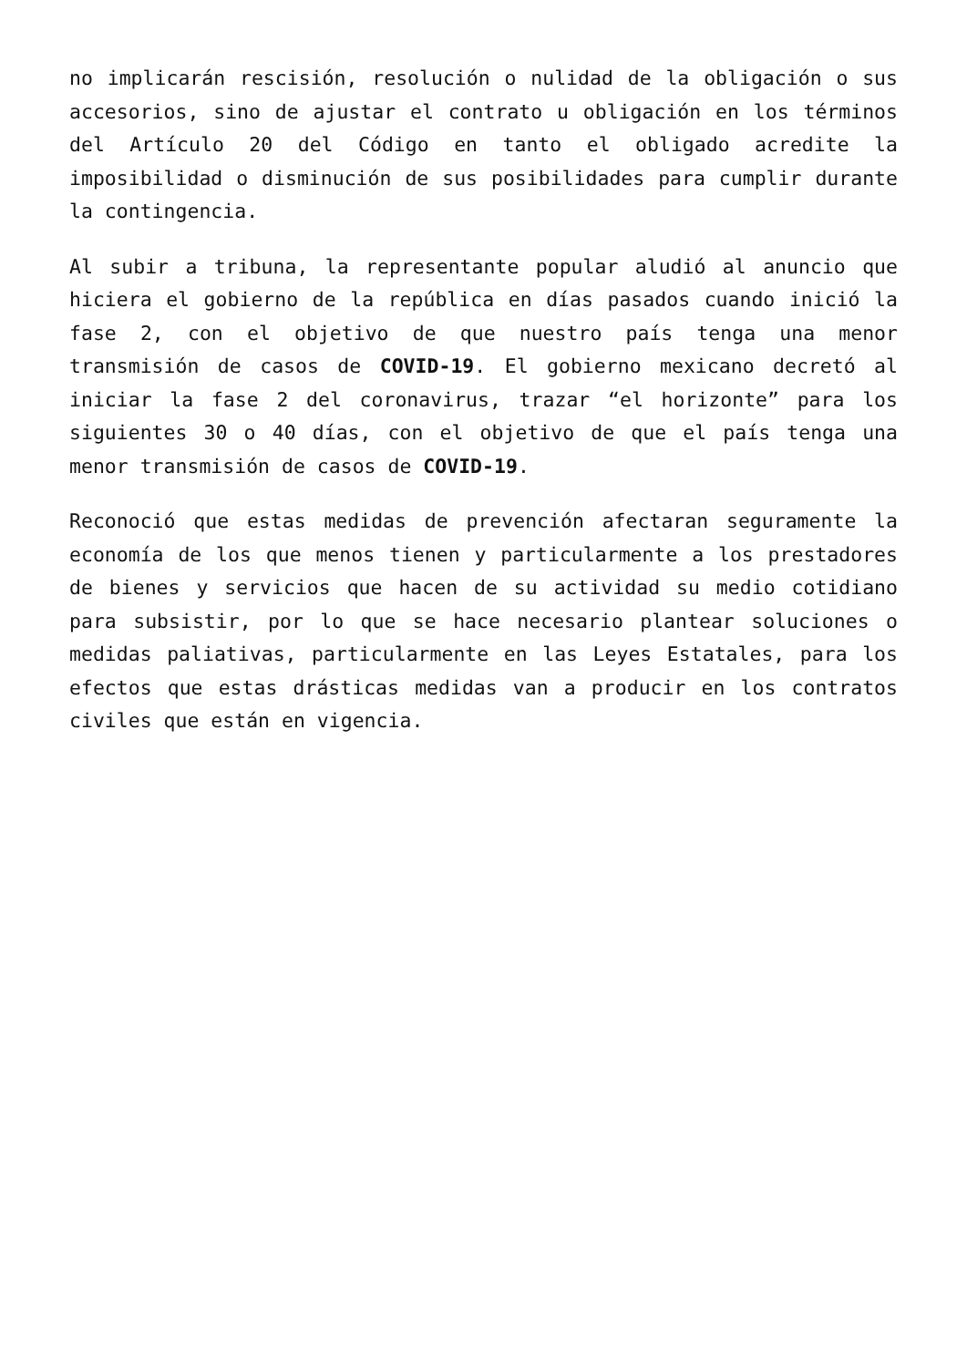no implicarán rescisión, resolución o nulidad de la obligación o sus accesorios, sino de ajustar el contrato u obligación en los términos del Artículo 20 del Código en tanto el obligado acredite la imposibilidad o disminución de sus posibilidades para cumplir durante la contingencia.
Al subir a tribuna, la representante popular aludió al anuncio que hiciera el gobierno de la república en días pasados cuando inició la fase 2, con el objetivo de que nuestro país tenga una menor transmisión de casos de COVID-19. El gobierno mexicano decretó al iniciar la fase 2 del coronavirus, trazar “el horizonte” para los siguientes 30 o 40 días, con el objetivo de que el país tenga una menor transmisión de casos de COVID-19.
Reconoció que estas medidas de prevención afectaran seguramente la economía de los que menos tienen y particularmente a los prestadores de bienes y servicios que hacen de su actividad su medio cotidiano para subsistir, por lo que se hace necesario plantear soluciones o medidas paliativas, particularmente en las Leyes Estatales, para los efectos que estas drásticas medidas van a producir en los contratos civiles que están en vigencia.